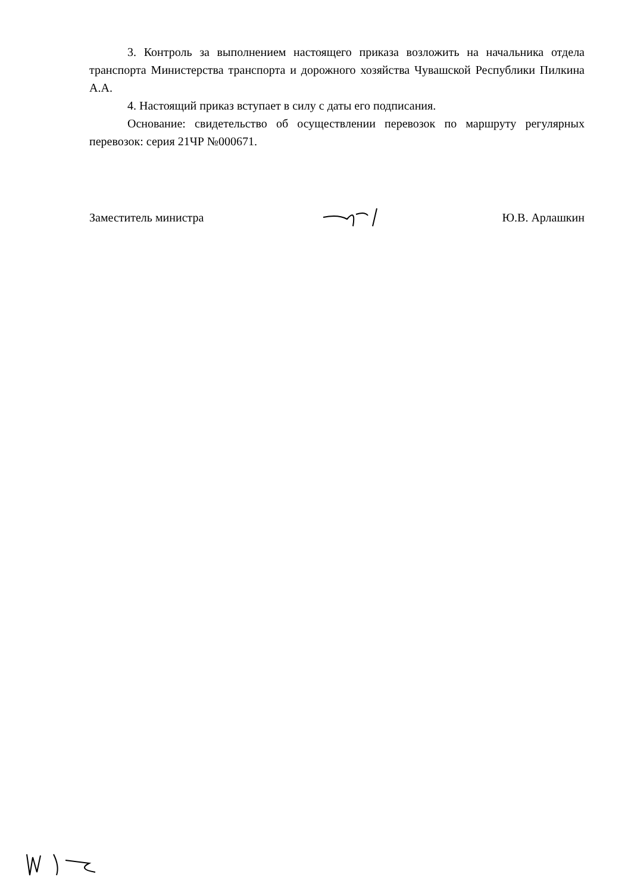3. Контроль за выполнением настоящего приказа возложить на начальника отдела транспорта Министерства транспорта и дорожного хозяйства Чувашской Республики Пилкина А.А.
4. Настоящий приказ вступает в силу с даты его подписания.
Основание: свидетельство об осуществлении перевозок по маршруту регулярных перевозок: серия 21ЧР №000671.
Заместитель министра Ю.В. Арлашкин